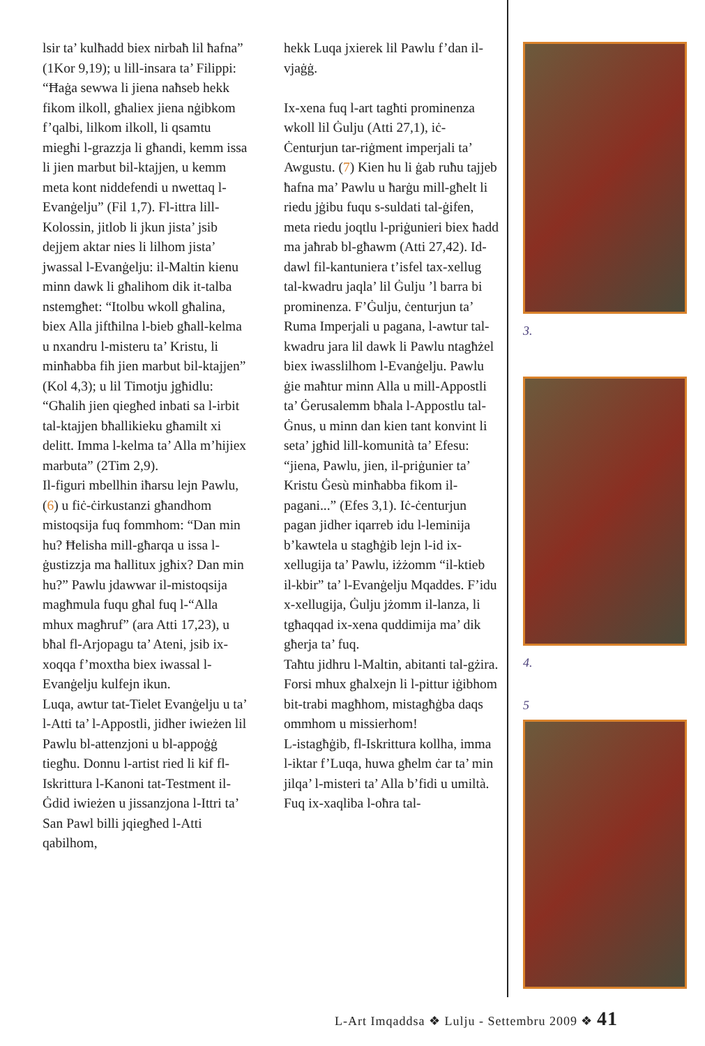lsir ta’ kulħadd biex nirbaħ lil ħafna” (1Kor 9,19); u lill-insara ta’ Filippi: “Ħaġa sewwa li jiena naħseb hekk fikom ilkoll, għaliex jiena nġibkom f’qalbi, lilkom ilkoll, li qsamtu miegħi l-grazzja li għandi, kemm issa li jien marbut bil-ktajjen, u kemm meta kont niddefendi u nwettaq l-Evanġelju” (Fil 1,7). Fl-ittra lill-Kolossin, jitlob li jkun jista’ jsib dejjem aktar nies li lilhom jista’ jwassal l-Evanġelju: il-Maltin kienu minn dawk li għalihom dik it-talba nstemgħet: “Itolbu wkoll għalina, biex Alla jiftħilna l-bieb għall-kelma u nxandru l-misteru ta’ Kristu, li minħabba fih jien marbut bil-ktajjen” (Kol 4,3); u lil Timotju jgħidlu: “Għalih jien qiegħed inbati sa l-irbit tal-ktajjen bħallikieku għamilt xi delitt. Imma l-kelma ta’ Alla m’hijiex marbuta” (2Tim 2,9).
Il-figuri mbellhin iħarsu lejn Pawlu, (6) u fiċ-ċirkustanzi għandhom mistoqsija fuq fommhom: “Dan min hu? Ħelisha mill-għarqa u issa l-ġustizzja ma ħallitux jgħix? Dan min hu?” Pawlu jdawwar il-mistoqsija magħmula fuqu għal fuq l-“Alla mhux magħruf” (ara Atti 17,23), u bħal fl-Arjopagu ta’ Ateni, jsib ix-xoqqa f’moxtha biex iwassal l-Evanġelju kulfejn ikun.
Luqa, awtur tat-Tielet Evanġelju u ta’ l-Atti ta’ l-Appostli, jidher iwieżen lil Pawlu bl-attenzjoni u bl-appoġġ tiegħu. Donnu l-artist ried li kif fl-Iskrittura l-Kanoni tat-Testment il-Ġdid iwieżen u jissanzjona l-Ittri ta’ San Pawl billi jqiegħed l-Atti qabilhom,
hekk Luqa jxierek lil Pawlu f’dan il-vjaġġ.
Ix-xena fuq l-art tagħti prominenza wkoll lil Ġulju (Atti 27,1), iċ-Ċenturjun tar-riġment imperjali ta’ Awgustu. (7) Kien hu li ġab ruħu tajjeb ħafna ma’ Pawlu u ħarġu mill-għelt li riedu jġibu fuqu s-suldati tal-ġifen, meta riedu joqtlu l-priġunieri biex ħadd ma jaħrab bl-għawm (Atti 27,42). Id-dawl fil-kantuniera t’isfel tax-xellug tal-kwadru jaqla’ lil Ġulju ’l barra bi prominenza. F’Ġulju, ċenturjun ta’ Ruma Imperjali u pagana, l-awtur tal-kwadru jara lil dawk li Pawlu ntagħżel biex iwasslilhom l-Evanġelju. Pawlu ġie maħtur minn Alla u mill-Appostli ta’ Ġerusalemm bħala l-Appostlu tal-Ġnus, u minn dan kien tant konvint li seta’ jgħid lill-komunità ta’ Efesu: “jiena, Pawlu, jien, il-priġunier ta’ Kristu Ġesù minħabba fikom il-pagani...” (Efes 3,1). Iċ-ċenturjun pagan jidher iqarreb idu l-leminija b’kawtela u stagħġib lejn l-id ix-xellugija ta’ Pawlu, iżżomm “il-ktieb il-kbir” ta’ l-Evanġelju Mqaddes. F’idu x-xellugija, Ġulju jżomm il-lanza, li tgħaqqad ix-xena quddimija ma’ dik għerja ta’ fuq.
Taħtu jidhru l-Maltin, abitanti tal-gżira. Forsi mhux għalxejn li l-pittur iġibhom bit-trabi magħhom, mistagħġba daqs ommhom u missierhom!
L-istagħġib, fl-Iskrittura kollha, imma l-iktar f’Luqa, huwa għelm ċar ta’ min jilqa’ l-misteri ta’ Alla b’fidi u umiltà.
Fuq ix-xaqliba l-oħra tal-
3.
4.
5
L-Art Imqaddsa ❖ Lulju - Settembru 2009 ❖ 41